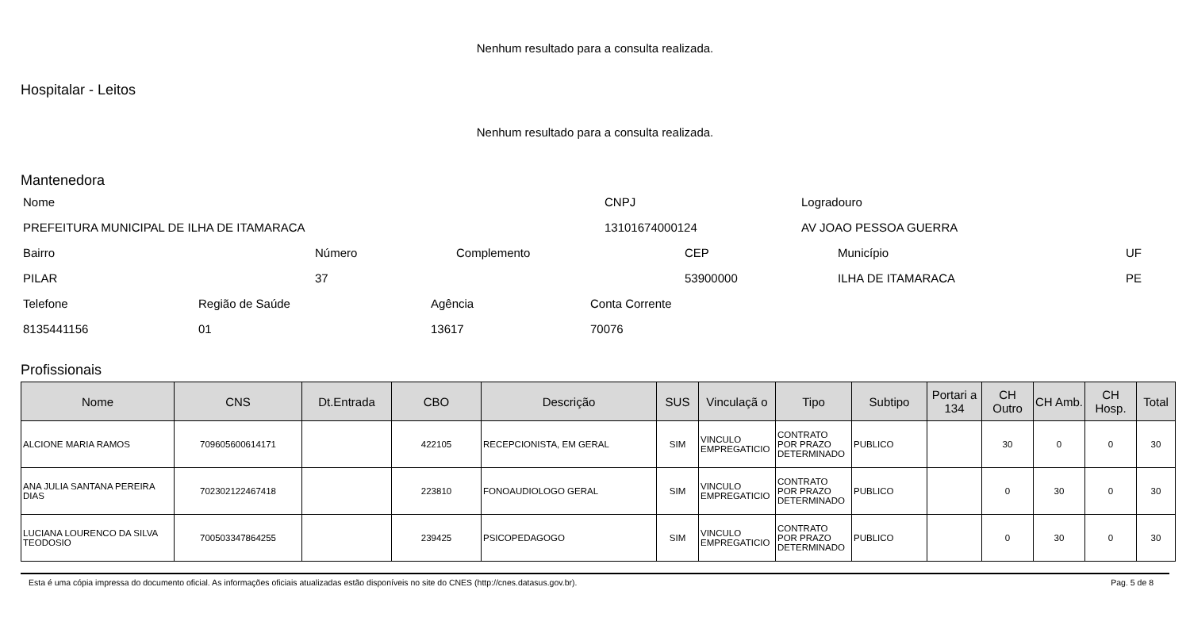Nenhum resultado para a consulta realizada.
Hospitalar - Leitos
Nenhum resultado para a consulta realizada.
Mantenedora
Nome CNPJ Logradouro
PREFEITURA MUNICIPAL DE ILHA DE ITAMARACA 13101674000124 AV JOAO PESSOA GUERRA
Bairro Número Complemento CEP Município UF
PILAR 37 53900000 ILHA DE ITAMARACA PE
Telefone Região de Saúde Agência Conta Corrente
8135441156 01 13617 70076
Profissionais
| Nome | CNS | Dt.Entrada | CBO | Descrição | SUS | Vinculaçã o | Tipo | Subtipo | Portari a 134 | CH Outro | CH Amb. | CH Hosp. | Total |
| --- | --- | --- | --- | --- | --- | --- | --- | --- | --- | --- | --- | --- | --- |
| ALCIONE MARIA RAMOS | 709605600614171 | | 422105 | RECEPCIONISTA, EM GERAL | SIM | VINCULO EMPREGATICIO | CONTRATO POR PRAZO DETERMINADO | PUBLICO | | 30 | 0 | 0 | 30 |
| ANA JULIA SANTANA PEREIRA DIAS | 702302122467418 | | 223810 | FONOAUDIOLOGO GERAL | SIM | VINCULO EMPREGATICIO | CONTRATO POR PRAZO DETERMINADO | PUBLICO | | 0 | 30 | 0 | 30 |
| LUCIANA LOURENCO DA SILVA TEODOSIO | 700503347864255 | | 239425 | PSICOPEDAGOGO | SIM | VINCULO EMPREGATICIO | CONTRATO POR PRAZO DETERMINADO | PUBLICO | | 0 | 30 | 0 | 30 |
Esta é uma cópia impressa do documento oficial. As informações oficiais atualizadas estão disponíveis no site do CNES (http://cnes.datasus.gov.br). Pag. 5 de 8